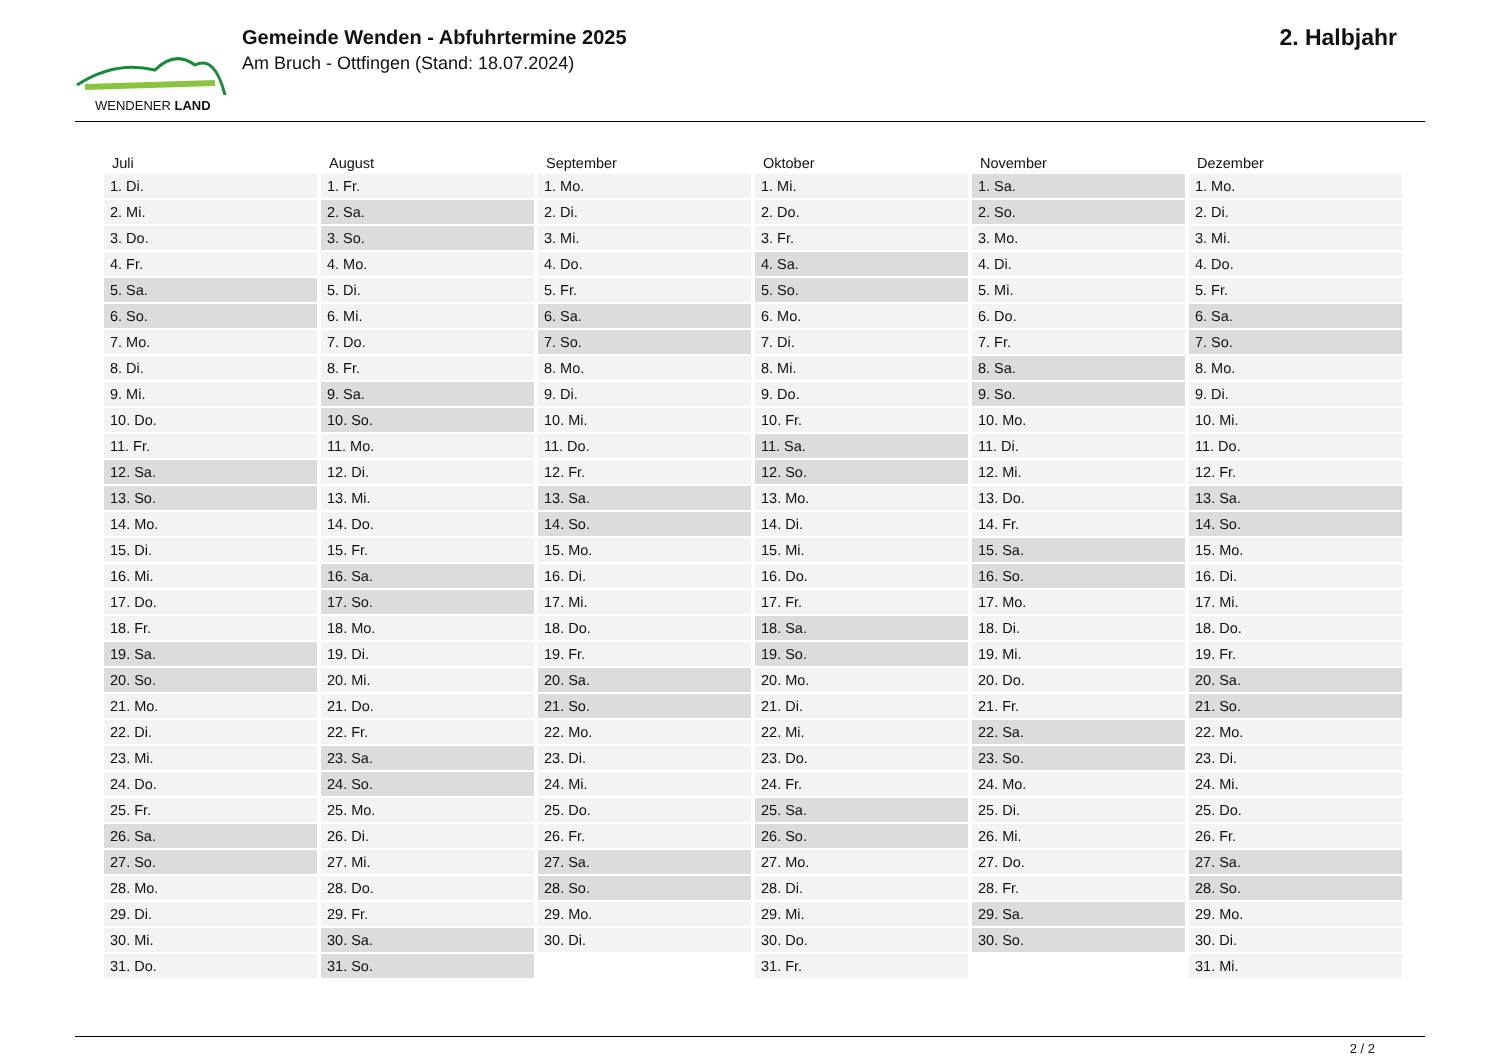WENDENER LAND
Gemeinde Wenden - Abfuhrtermine 2025
Am Bruch - Ottfingen (Stand: 18.07.2024)
2. Halbjahr
| Juli | August | September | Oktober | November | Dezember |
| --- | --- | --- | --- | --- | --- |
| 1. Di. | 1. Fr. | 1. Mo. | 1. Mi. | 1. Sa. | 1. Mo. |
| 2. Mi. | 2. Sa. | 2. Di. | 2. Do. | 2. So. | 2. Di. |
| 3. Do. | 3. So. | 3. Mi. | 3. Fr. | 3. Mo. | 3. Mi. |
| 4. Fr. | 4. Mo. | 4. Do. | 4. Sa. | 4. Di. | 4. Do. |
| 5. Sa. | 5. Di. | 5. Fr. | 5. So. | 5. Mi. | 5. Fr. |
| 6. So. | 6. Mi. | 6. Sa. | 6. Mo. | 6. Do. | 6. Sa. |
| 7. Mo. | 7. Do. | 7. So. | 7. Di. | 7. Fr. | 7. So. |
| 8. Di. | 8. Fr. | 8. Mo. | 8. Mi. | 8. Sa. | 8. Mo. |
| 9. Mi. | 9. Sa. | 9. Di. | 9. Do. | 9. So. | 9. Di. |
| 10. Do. | 10. So. | 10. Mi. | 10. Fr. | 10. Mo. | 10. Mi. |
| 11. Fr. | 11. Mo. | 11. Do. | 11. Sa. | 11. Di. | 11. Do. |
| 12. Sa. | 12. Di. | 12. Fr. | 12. So. | 12. Mi. | 12. Fr. |
| 13. So. | 13. Mi. | 13. Sa. | 13. Mo. | 13. Do. | 13. Sa. |
| 14. Mo. | 14. Do. | 14. So. | 14. Di. | 14. Fr. | 14. So. |
| 15. Di. | 15. Fr. | 15. Mo. | 15. Mi. | 15. Sa. | 15. Mo. |
| 16. Mi. | 16. Sa. | 16. Di. | 16. Do. | 16. So. | 16. Di. |
| 17. Do. | 17. So. | 17. Mi. | 17. Fr. | 17. Mo. | 17. Mi. |
| 18. Fr. | 18. Mo. | 18. Do. | 18. Sa. | 18. Di. | 18. Do. |
| 19. Sa. | 19. Di. | 19. Fr. | 19. So. | 19. Mi. | 19. Fr. |
| 20. So. | 20. Mi. | 20. Sa. | 20. Mo. | 20. Do. | 20. Sa. |
| 21. Mo. | 21. Do. | 21. So. | 21. Di. | 21. Fr. | 21. So. |
| 22. Di. | 22. Fr. | 22. Mo. | 22. Mi. | 22. Sa. | 22. Mo. |
| 23. Mi. | 23. Sa. | 23. Di. | 23. Do. | 23. So. | 23. Di. |
| 24. Do. | 24. So. | 24. Mi. | 24. Fr. | 24. Mo. | 24. Mi. |
| 25. Fr. | 25. Mo. | 25. Do. | 25. Sa. | 25. Di. | 25. Do. |
| 26. Sa. | 26. Di. | 26. Fr. | 26. So. | 26. Mi. | 26. Fr. |
| 27. So. | 27. Mi. | 27. Sa. | 27. Mo. | 27. Do. | 27. Sa. |
| 28. Mo. | 28. Do. | 28. So. | 28. Di. | 28. Fr. | 28. So. |
| 29. Di. | 29. Fr. | 29. Mo. | 29. Mi. | 29. Sa. | 29. Mo. |
| 30. Mi. | 30. Sa. | 30. Di. | 30. Do. | 30. So. | 30. Di. |
| 31. Do. | 31. So. | | 31. Fr. | | 31. Mi. |
2 / 2